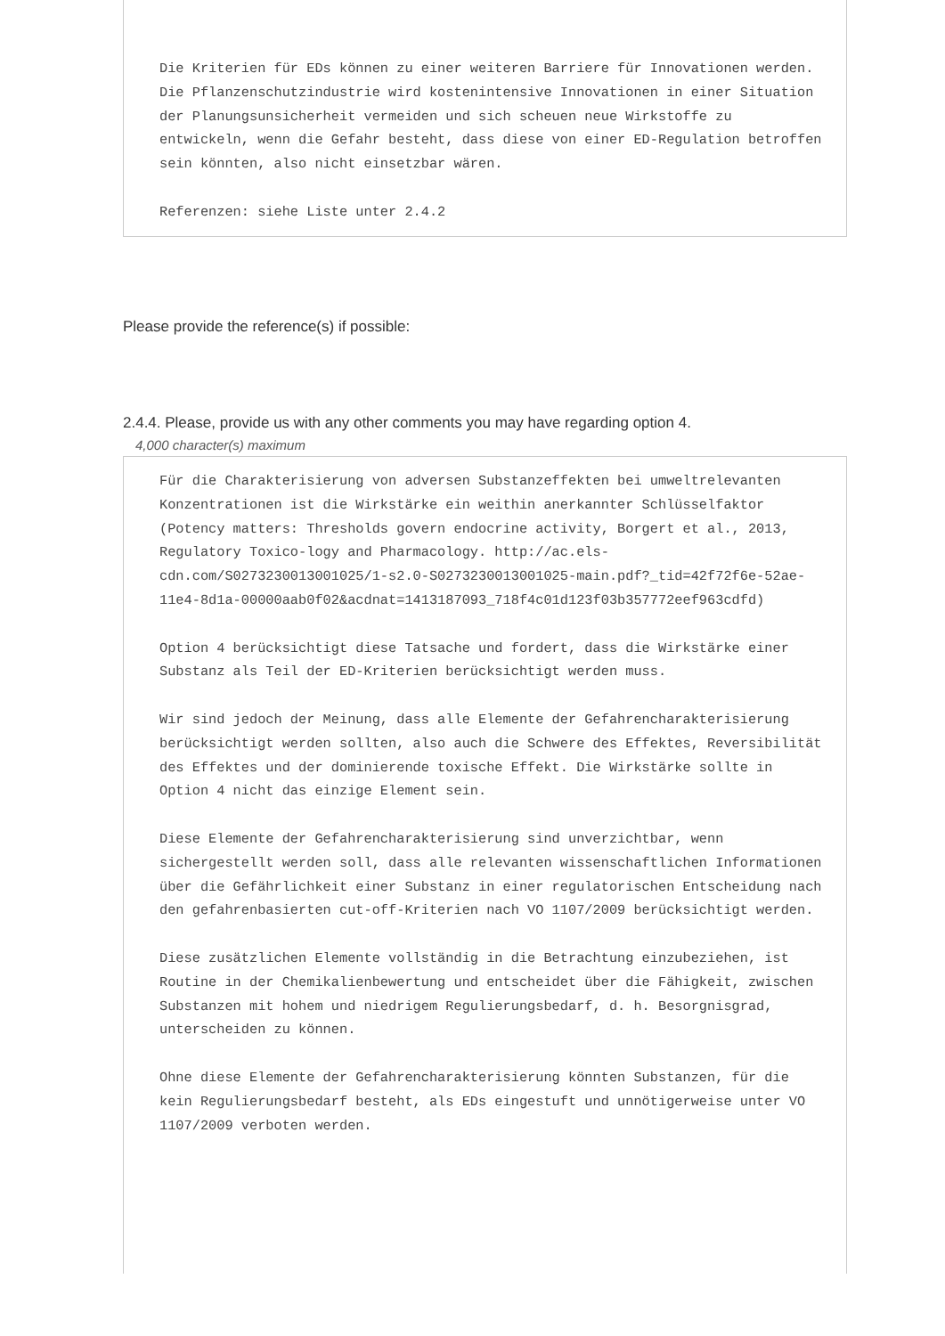Die Kriterien für EDs können zu einer weiteren Barriere für Innovationen werden. Die Pflanzenschutzindustrie wird kostenintensive Innovationen in einer Situation der Planungsunsicherheit vermeiden und sich scheuen neue Wirkstoffe zu entwickeln, wenn die Gefahr besteht, dass diese von einer ED-Regulation betroffen sein könnten, also nicht einsetzbar wären.
Referenzen: siehe Liste unter 2.4.2
Please provide the reference(s) if possible:
2.4.4. Please, provide us with any other comments you may have regarding option 4.
4,000 character(s) maximum
Für die Charakterisierung von adversen Substanzeffekten bei umweltrelevanten Konzentrationen ist die Wirkstärke ein weithin anerkannter Schlüsselfaktor (Potency matters: Thresholds govern endocrine activity, Borgert et al., 2013, Regulatory Toxico-logy and Pharmacology. http://ac.els-cdn.com/S0273230013001025/1-s2.0-S0273230013001025-main.pdf?_tid=42f72f6e-52ae-11e4-8d1a-00000aab0f02&acdnat=1413187093_718f4c01d123f03b357772eef963cdfd)
Option 4 berücksichtigt diese Tatsache und fordert, dass die Wirkstärke einer Substanz als Teil der ED-Kriterien berücksichtigt werden muss.
Wir sind jedoch der Meinung, dass alle Elemente der Gefahrencharakterisierung berücksichtigt werden sollten, also auch die Schwere des Effektes, Reversibilität des Effektes und der dominierende toxische Effekt. Die Wirkstärke sollte in Option 4 nicht das einzige Element sein.
Diese Elemente der Gefahrencharakterisierung sind unverzichtbar, wenn sichergestellt werden soll, dass alle relevanten wissenschaftlichen Informationen über die Gefährlichkeit einer Substanz in einer regulatorischen Entscheidung nach den gefahrenbasierten cut-off-Kriterien nach VO 1107/2009 berücksichtigt werden.
Diese zusätzlichen Elemente vollständig in die Betrachtung einzubeziehen, ist Routine in der Chemikalienbewertung und entscheidet über die Fähigkeit, zwischen Substanzen mit hohem und niedrigem Regulierungsbedarf, d. h. Besorgnisgrad, unterscheiden zu können.
Ohne diese Elemente der Gefahrencharakterisierung könnten Substanzen, für die kein Regulierungsbedarf besteht, als EDs eingestuft und unnötigerweise unter VO 1107/2009 verboten werden.